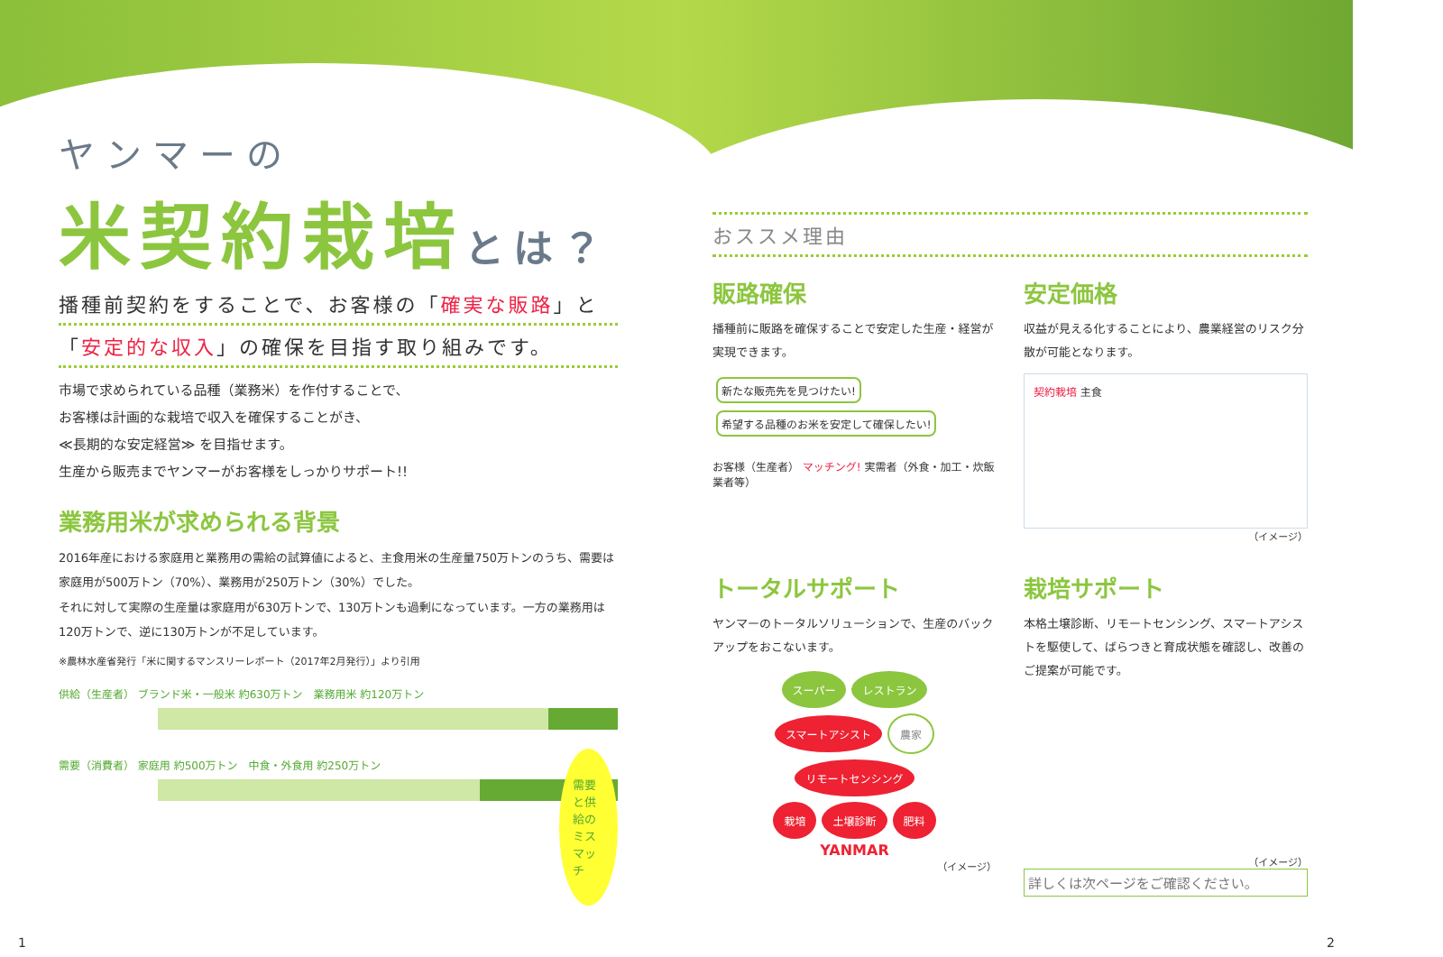ヤンマーの
米契約栽培とは？
播種前契約をすることで、お客様の「確実な販路」と
「安定的な収入」の確保を目指す取り組みです。
市場で求められている品種（業務米）を作付することで、
お客様は計画的な栽培で収入を確保することがき、
≪長期的な安定経営≫ を目指せます。
生産から販売までヤンマーがお客様をしっかりサポート!!
業務用米が求められる背景
2016年産における家庭用と業務用の需給の試算値によると、主食用米の生産量750万トンのうち、需要は家庭用が500万トン（70%）、業務用が250万トン（30%）でした。
それに対して実際の生産量は家庭用が630万トンで、130万トンも過剰になっています。一方の業務用は120万トンで、逆に130万トンが不足しています。
※農林水産省発行「米に関するマンスリーレポート（2017年2月発行）」より引用
供給（生産者） ブランド米・一般米 約630万トン　業務用米 約120万トン
需要（消費者） 家庭用 約500万トン　中食・外食用 約250万トン
需要と供給の
ミスマッチ
おススメ理由
販路確保
播種前に販路を確保することで安定した生産・経営が実現できます。
新たな販売先を見つけたい! 希望する品種のお米を安定して確保したい!
お客様（生産者） マッチング! 実需者（外食・加工・炊飯業者等）
安定価格
収益が見える化することにより、農業経営のリスク分散が可能となります。
契約栽培 主食
（イメージ）
トータルサポート
ヤンマーのトータルソリューションで、生産のバックアップをおこないます。
スーパー レストラン
スマートアシスト 農家 リモートセンシング
栽培 土壌診断 肥料
YANMAR
（イメージ）
栽培サポート
本格土壌診断、リモートセンシング、スマートアシストを駆使して、ばらつきと育成状態を確認し、改善のご提案が可能です。
（イメージ）
詳しくは次ページをご確認ください。
1 2